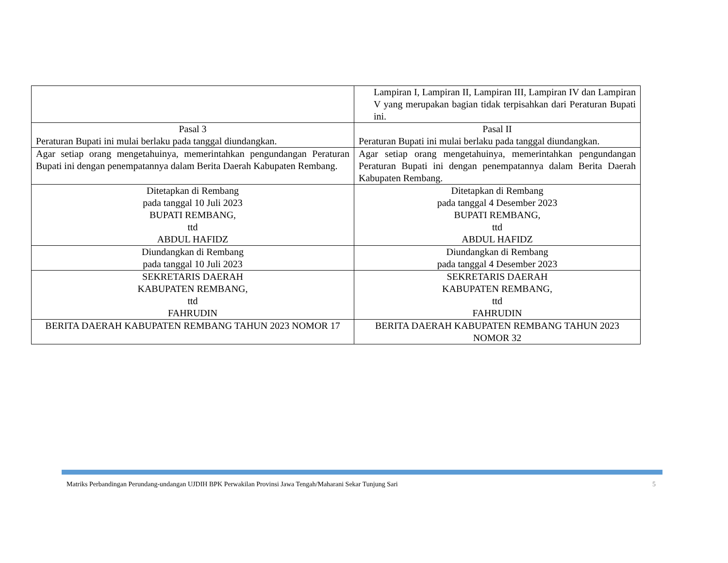| | Lampiran I, Lampiran II, Lampiran III, Lampiran IV dan Lampiran V yang merupakan bagian tidak terpisahkan dari Peraturan Bupati ini. |
| Pasal 3 Peraturan Bupati ini mulai berlaku pada tanggal diundangkan. | Pasal II Peraturan Bupati ini mulai berlaku pada tanggal diundangkan. |
| Agar setiap orang mengetahuinya, memerintahkan pengundangan Peraturan Bupati ini dengan penempatannya dalam Berita Daerah Kabupaten Rembang. | Agar setiap orang mengetahuinya, memerintahkan pengundangan Peraturan Bupati ini dengan penempatannya dalam Berita Daerah Kabupaten Rembang. |
| Ditetapkan di Rembang pada tanggal 10 Juli 2023 BUPATI REMBANG, ttd ABDUL HAFIDZ | Ditetapkan di Rembang pada tanggal 4 Desember 2023 BUPATI REMBANG, ttd ABDUL HAFIDZ |
| Diundangkan di Rembang pada tanggal 10 Juli 2023 | Diundangkan di Rembang pada tanggal 4 Desember 2023 |
| SEKRETARIS DAERAH KABUPATEN REMBANG, ttd FAHRUDIN | SEKRETARIS DAERAH KABUPATEN REMBANG, ttd FAHRUDIN |
| BERITA DAERAH KABUPATEN REMBANG TAHUN 2023 NOMOR 17 | BERITA DAERAH KABUPATEN REMBANG TAHUN 2023 NOMOR 32 |
Matriks Perbandingan Perundang-undangan UJDIH BPK Perwakilan Provinsi Jawa Tengah/Maharani Sekar Tunjung Sari 5